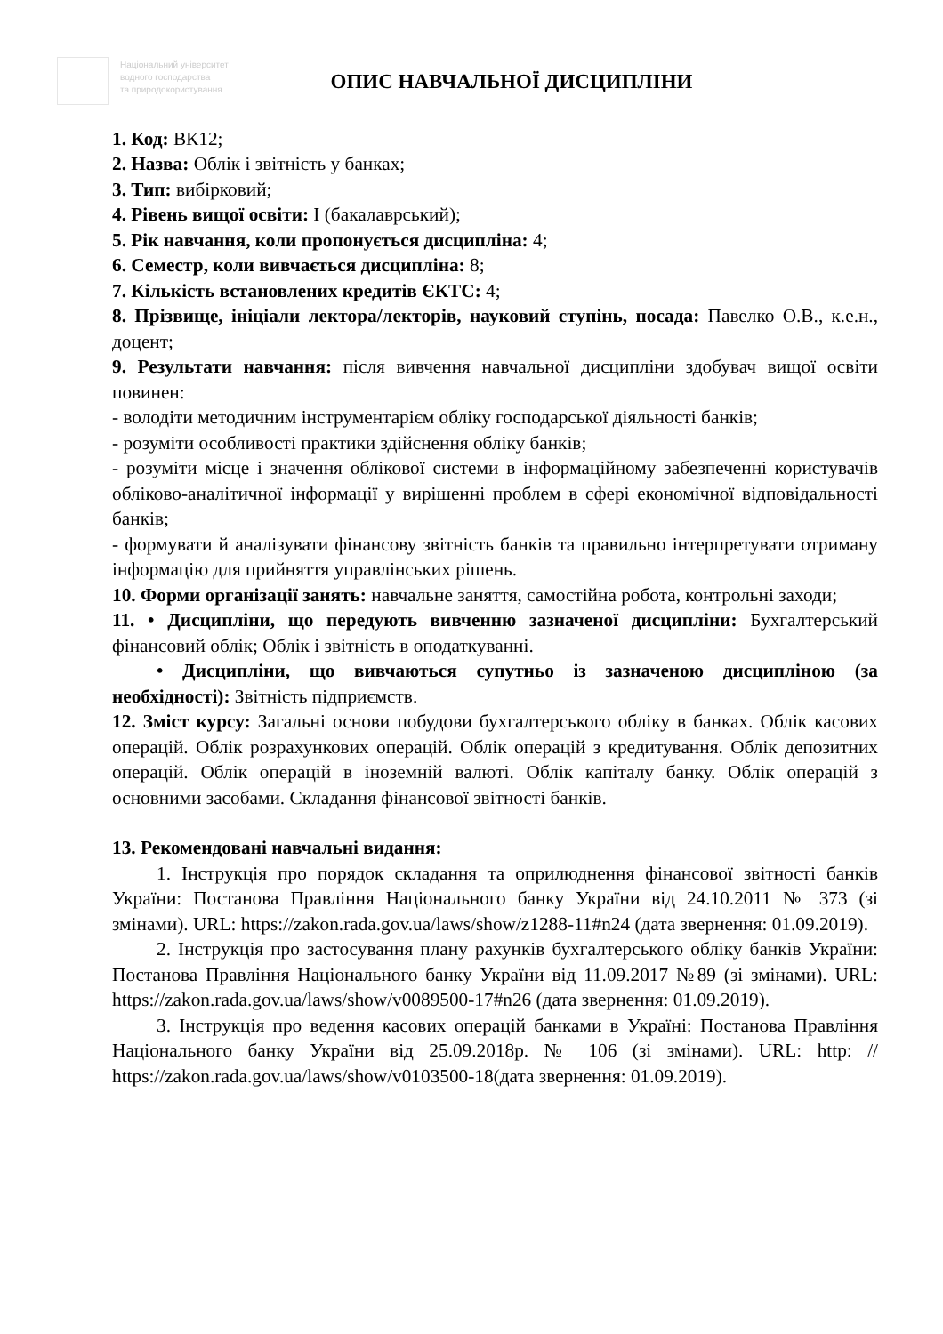Національний університет
водного господарства
та природокористування
ОПИС НАВЧАЛЬНОЇ ДИСЦИПЛІНИ
1. Код: ВК12;
2. Назва: Облік і звітність у банках;
3. Тип: вибірковий;
4. Рівень вищої освіти: I (бакалаврський);
5. Рік навчання, коли пропонується дисципліна: 4;
6. Семестр, коли вивчається дисципліна: 8;
7. Кількість встановлених кредитів ЄКТС: 4;
8. Прізвище, ініціали лектора/лекторів, науковий ступінь, посада: Павелко О.В., к.е.н., доцент;
9. Результати навчання: після вивчення навчальної дисципліни здобувач вищої освіти повинен:
- володіти методичним інструментарієм обліку господарської діяльності банків;
- розуміти особливості практики здійснення обліку банків;
- розуміти місце і значення облікової системи в інформаційному забезпеченні користувачів обліково-аналітичної інформації у вирішенні проблем в сфері економічної відповідальності банків;
- формувати й аналізувати фінансову звітність банків та правильно інтерпретувати отриману інформацію для прийняття управлінських рішень.
10. Форми організації занять: навчальне заняття, самостійна робота, контрольні заходи;
11. • Дисципліни, що передують вивченню зазначеної дисципліни: Бухгалтерський фінансовий облік; Облік і звітність в оподаткуванні.
• Дисципліни, що вивчаються супутньо із зазначеною дисципліною (за необхідності): Звітність підприємств.
12. Зміст курсу: Загальні основи побудови бухгалтерського обліку в банках. Облік касових операцій. Облік розрахункових операцій. Облік операцій з кредитування. Облік депозитних операцій. Облік операцій в іноземній валюті. Облік капіталу банку. Облік операцій з основними засобами. Складання фінансової звітності банків.
13. Рекомендовані навчальні видання:
1. Інструкція про порядок складання та оприлюднення фінансової звітності банків України: Постанова Правління Національного банку України від 24.10.2011 № 373 (зі змінами). URL: https://zakon.rada.gov.ua/laws/show/z1288-11#n24 (дата звернення: 01.09.2019).
2. Інструкція про застосування плану рахунків бухгалтерського обліку банків України: Постанова Правління Національного банку України від 11.09.2017 №89 (зі змінами). URL: https://zakon.rada.gov.ua/laws/show/v0089500-17#n26 (дата звернення: 01.09.2019).
3. Інструкція про ведення касових операцій банками в Україні: Постанова Правління Національного банку України від 25.09.2018р. № 106 (зі змінами). URL: http: // https://zakon.rada.gov.ua/laws/show/v0103500-18(дата звернення: 01.09.2019).